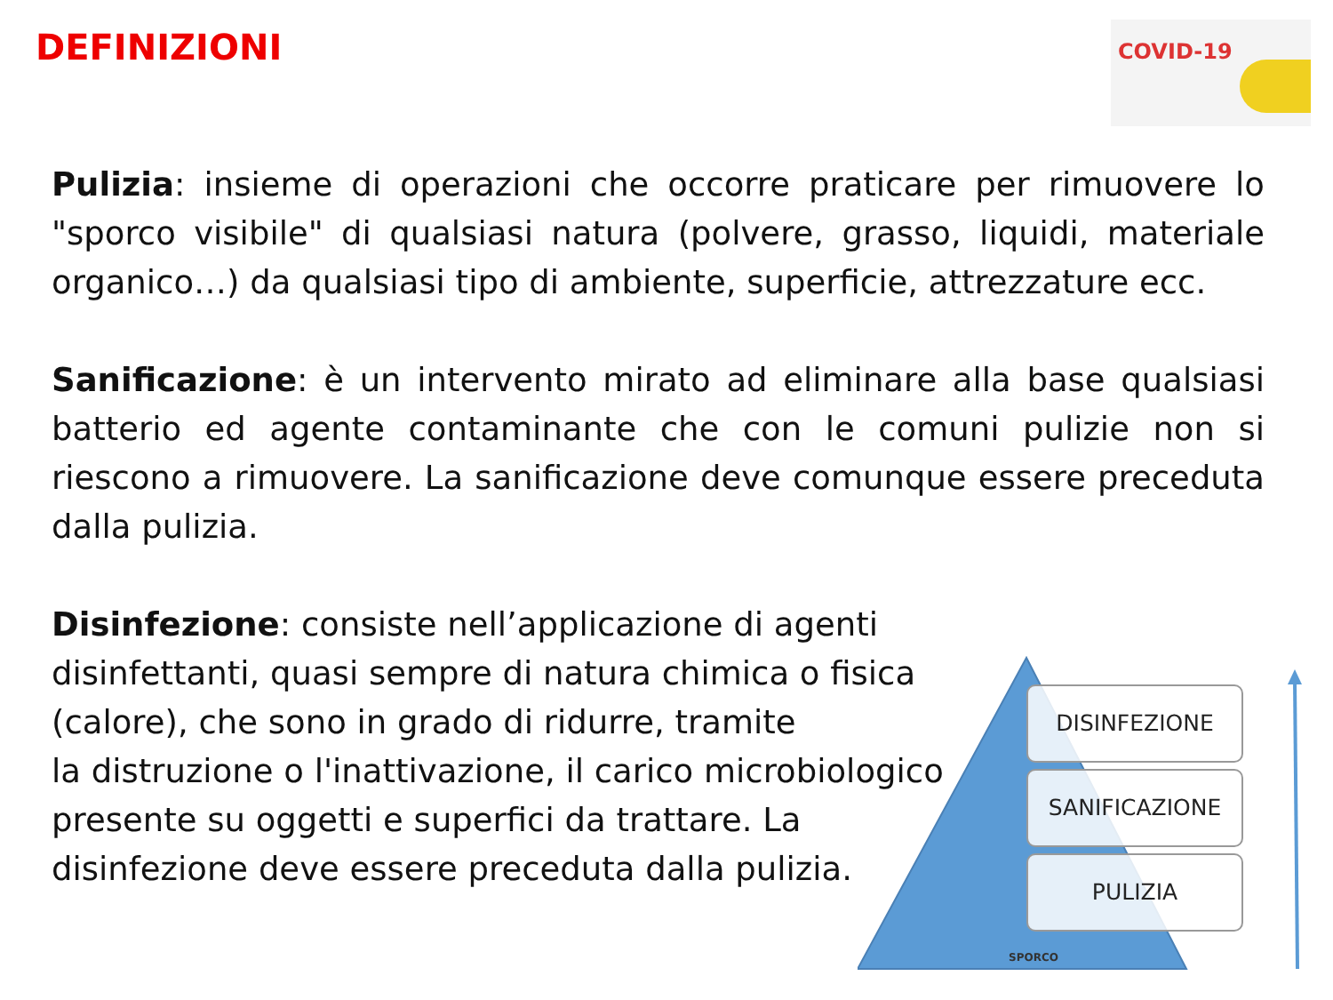DEFINIZIONI COVID-19
Pulizia: insieme di operazioni che occorre praticare per rimuovere lo "sporco visibile" di qualsiasi natura (polvere, grasso, liquidi, materiale organico…) da qualsiasi tipo di ambiente, superficie, attrezzature ecc.
Sanificazione: è un intervento mirato ad eliminare alla base qualsiasi batterio ed agente contaminante che con le comuni pulizie non si riescono a rimuovere. La sanificazione deve comunque essere preceduta dalla pulizia.
Disinfezione: consiste nell’applicazione di agenti disinfettanti, quasi sempre di natura chimica o fisica (calore), che sono in grado di ridurre, tramite
la distruzione o l'inattivazione, il carico microbiologico presente su oggetti e superfici da trattare. La disinfezione deve essere preceduta dalla pulizia.
DISINFEZIONE
SANIFICAZIONE
PULIZIA
SPORCO